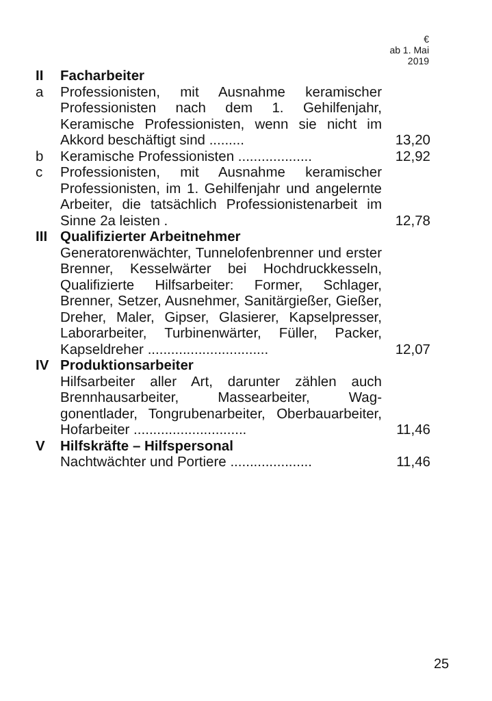| | | € ab 1. Mai 2019 |
| --- | --- | --- |
| II | Facharbeiter | |
| a | Professionisten, mit Ausnahme kerami­scher Professionisten nach dem 1. Gehil­fenjahr, Keramische Professionisten, wenn sie nicht im Akkord beschäftigt sind ......... | 13,20 |
| b | Keramische Professionisten ................... | 12,92 |
| c | Professionisten, mit Ausnahme kerami­scher Professionisten, im 1. Gehilfenjahr und angelernte Arbeiter, die tatsächlich Professionistenarbeit im Sinne 2a leisten . | 12,78 |
| III | Qualifizierter Arbeitnehmer | |
| | Generatorenwächter, Tunnelofenbrenner und erster Brenner, Kesselwärter bei Hoch­druckkesseln, Qualifizierte Hilfsarbeiter: Former, Schlager, Brenner, Setzer, Aus­nehmer, Sanitärgießer, Gießer, Dreher, Maler, Gipser, Glasierer, Kapselpresser, Laborarbeiter, Turbinenwärter, Füller, Pa­cker, Kapseldreher ............................... | 12,07 |
| IV | Produktionsarbeiter | |
| | Hilfsarbeiter aller Art, darunter zählen auch Brennhausarbeiter, Massearbeiter, Wag­gonentlader, Tongrubenarbeiter, Oberbau­arbeiter, Hofarbeiter ............................. | 11,46 |
| V | Hilfskräfte – Hilfspersonal | |
| | Nachtwächter und Portiere ..................... | 11,46 |
25